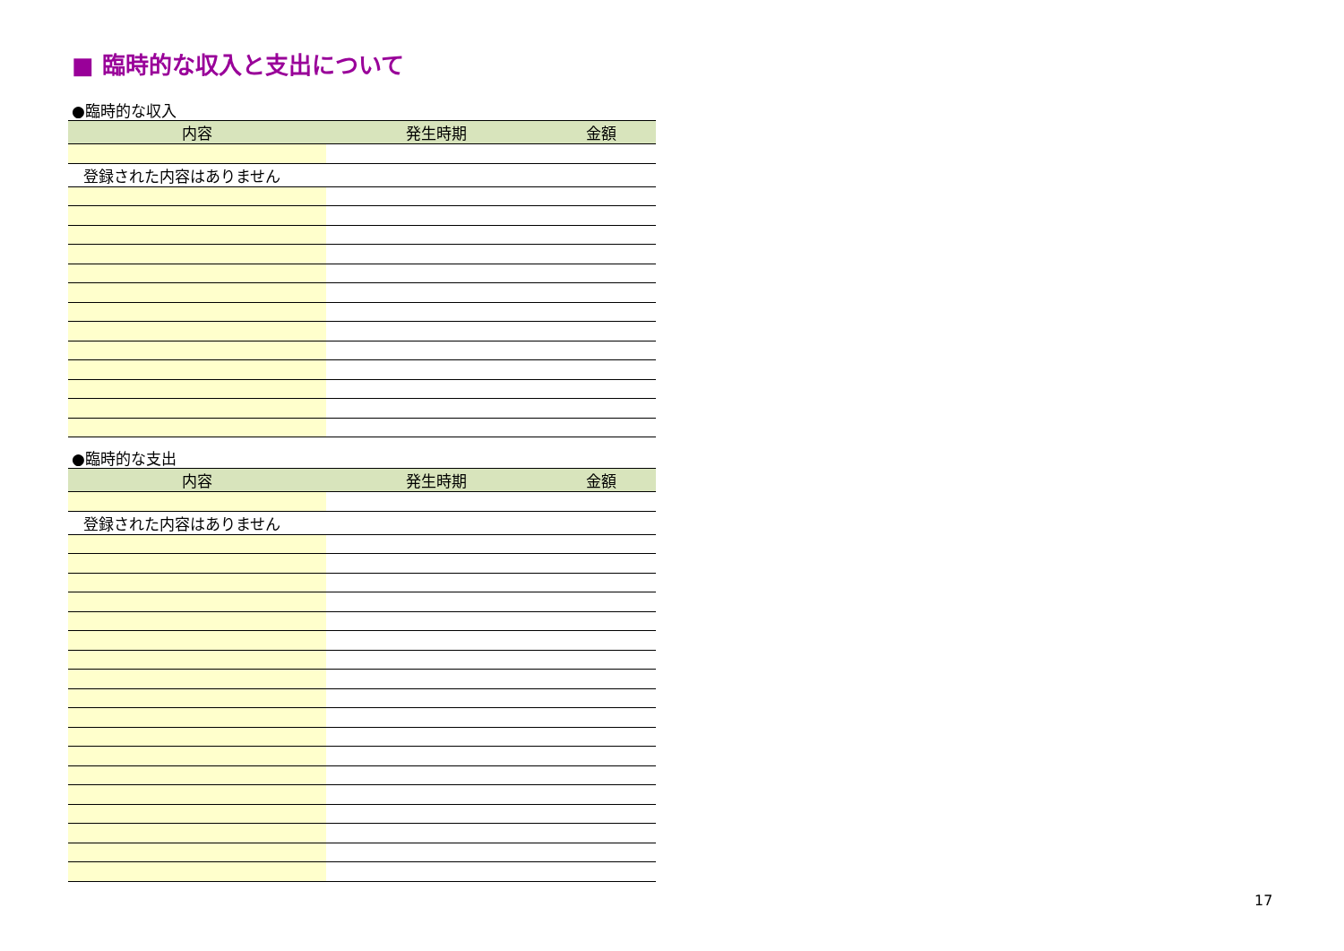■ 臨時的な収入と支出について
●臨時的な収入
| 内容 | 発生時期 | 金額 |
| --- | --- | --- |
| 登録された内容はありません | | |
●臨時的な支出
| 内容 | 発生時期 | 金額 |
| --- | --- | --- |
| 登録された内容はありません | | |
17